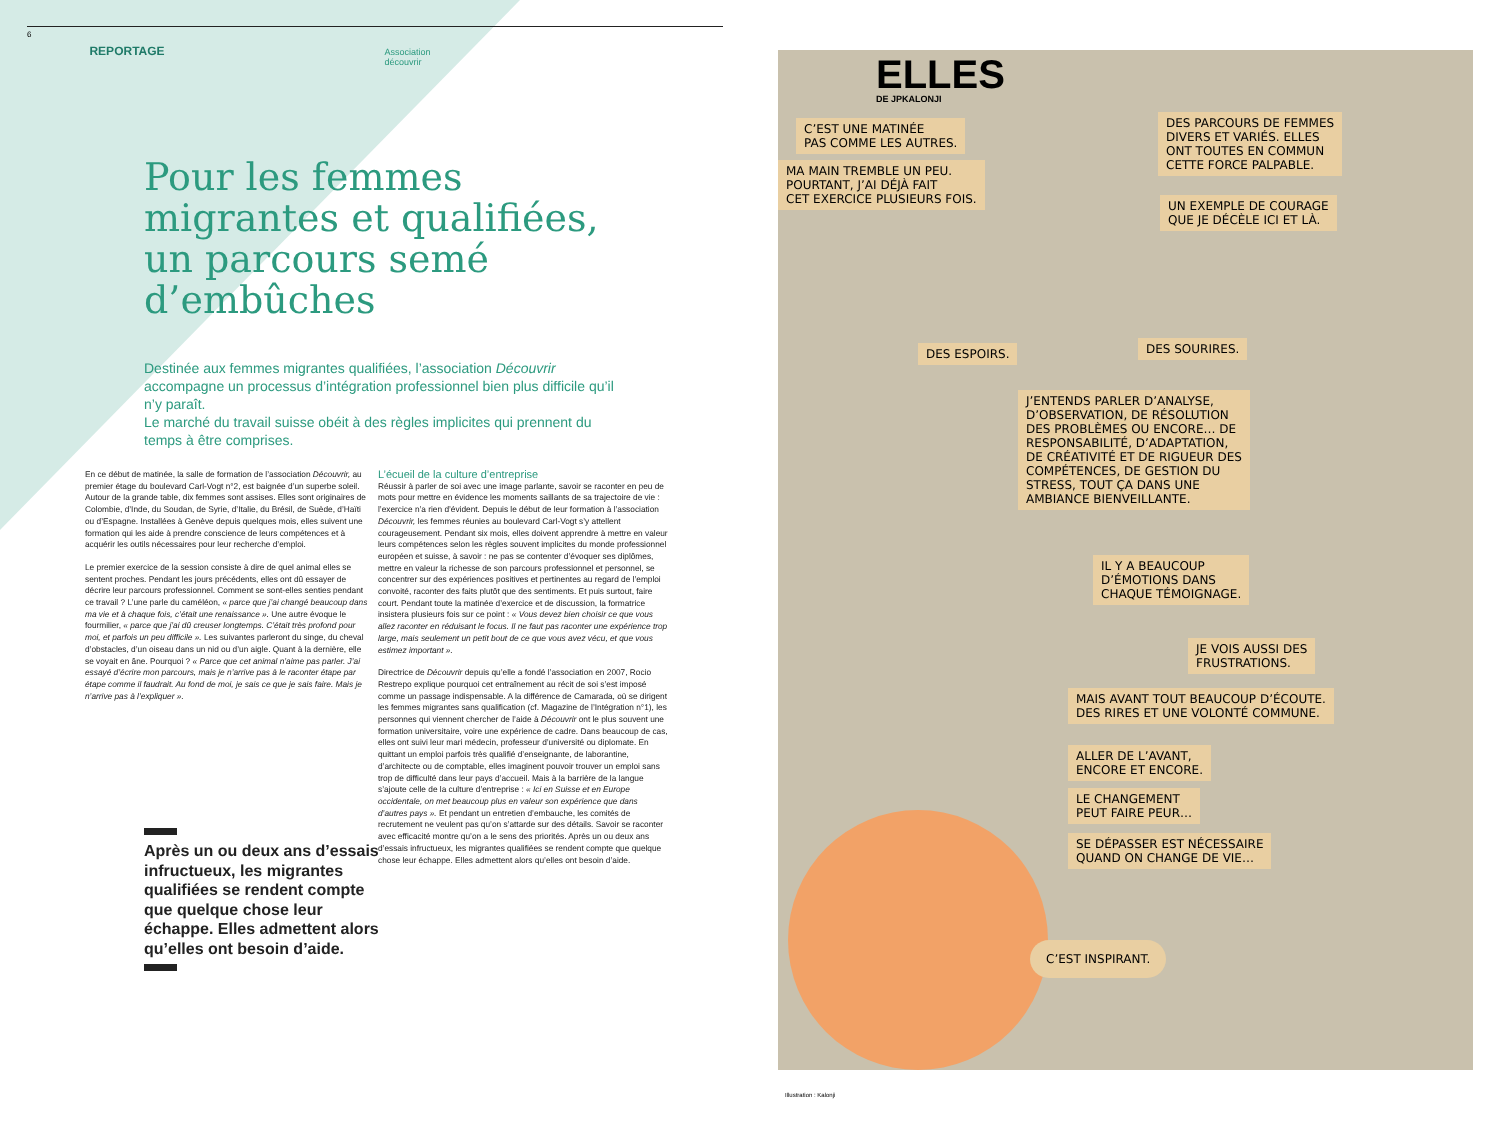6 REPORTAGE Association
découvrir
Pour les femmes migrantes et qualifiées, un parcours semé d’embûches
Destinée aux femmes migrantes qualifiées, l’association Découvrir accompagne un processus d’intégration professionnel bien plus difficile qu’il n’y paraît.
Le marché du travail suisse obéit à des règles implicites qui prennent du temps à être comprises.
En ce début de matinée, la salle de formation de l’association Découvrir, au premier étage du boulevard Carl-Vogt n°2, est baignée d’un superbe soleil. Autour de la grande table, dix femmes sont assises. Elles sont originaires de Colombie, d’Inde, du Soudan, de Syrie, d’Italie, du Brésil, de Suède, d’Haïti ou d’Espagne. Installées à Genève depuis quelques mois, elles suivent une formation qui les aide à prendre conscience de leurs compétences et à acquérir les outils nécessaires pour leur recherche d’emploi.
Le premier exercice de la session consiste à dire de quel animal elles se sentent proches. Pendant les jours précédents, elles ont dû essayer de décrire leur parcours professionnel. Comment se sont-elles senties pendant ce travail ? L’une parle du caméléon, « parce que j’ai changé beaucoup dans ma vie et à chaque fois, c’était une renaissance ». Une autre évoque le fourmilier, « parce que j’ai dû creuser longtemps. C’était très profond pour moi, et parfois un peu difficile ». Les suivantes parleront du singe, du cheval d’obstacles, d’un oiseau dans un nid ou d’un aigle. Quant à la dernière, elle se voyait en âne. Pourquoi ? « Parce que cet animal n’aime pas parler. J’ai essayé d’écrire mon parcours, mais je n’arrive pas à le raconter étape par étape comme il faudrait. Au fond de moi, je sais ce que je sais faire. Mais je n’arrive pas à l’expliquer ».
L’écueil de la culture d’entreprise
Réussir à parler de soi avec une image parlante, savoir se raconter en peu de mots pour mettre en évidence les moments saillants de sa trajectoire de vie : l’exercice n’a rien d’évident. Depuis le début de leur formation à l’association Découvrir, les femmes réunies au boulevard Carl-Vogt s’y attellent courageusement. Pendant six mois, elles doivent apprendre à mettre en valeur leurs compétences selon les règles souvent implicites du monde professionnel européen et suisse, à savoir : ne pas se contenter d’évoquer ses diplômes, mettre en valeur la richesse de son parcours professionnel et personnel, se concentrer sur des expériences positives et pertinentes au regard de l’emploi convoité, raconter des faits plutôt que des sentiments. Et puis surtout, faire court. Pendant toute la matinée d’exercice et de discussion, la formatrice insistera plusieurs fois sur ce point : « Vous devez bien choisir ce que vous allez raconter en réduisant le focus. Il ne faut pas raconter une expérience trop large, mais seulement un petit bout de ce que vous avez vécu, et que vous estimez important ».
Directrice de Découvrir depuis qu’elle a fondé l’association en 2007, Rocio Restrepo explique pourquoi cet entraînement au récit de soi s’est imposé comme un passage indispensable. A la différence de Camarada, où se dirigent les femmes migrantes sans qualification (cf. Magazine de l’Intégration n°1), les personnes qui viennent chercher de l’aide à Découvrir ont le plus souvent une formation universitaire, voire une expérience de cadre. Dans beaucoup de cas, elles ont suivi leur mari médecin, professeur d’université ou diplomate. En quittant un emploi parfois très qualifié d’enseignante, de laborantine, d’architecte ou de comptable, elles imaginent pouvoir trouver un emploi sans trop de difficulté dans leur pays d’accueil. Mais à la barrière de la langue s’ajoute celle de la culture d’entreprise : « Ici en Suisse et en Europe occidentale, on met beaucoup plus en valeur son expérience que dans d’autres pays ». Et pendant un entretien d’embauche, les comités de recrutement ne veulent pas qu’on s’attarde sur des détails. Savoir se raconter avec efficacité montre qu’on a le sens des priorités. Après un ou deux ans d’essais infructueux, les migrantes qualifiées se rendent compte que quelque chose leur échappe. Elles admettent alors qu’elles ont besoin d’aide.
Après un ou deux ans d’essais infructueux, les migrantes qualifiées se rendent compte que quelque chose leur échappe. Elles admettent alors qu’elles ont besoin d’aide.
ELLES
DE JPKALONJI
C’EST UNE MATINÉE
PAS COMME LES AUTRES.
MA MAIN TREMBLE UN PEU.
POURTANT, J’AI DÉJÀ FAIT
CET EXERCICE PLUSIEURS FOIS.
DES PARCOURS DE FEMMES
DIVERS ET VARIÉS. ELLES
ONT TOUTES EN COMMUN
CETTE FORCE PALPABLE.
UN EXEMPLE DE COURAGE
QUE JE DÉCÈLE ICI ET LÀ.
DES ESPOIRS. DES SOURIRES.
J’ENTENDS PARLER D’ANALYSE,
D’OBSERVATION, DE RÉSOLUTION
DES PROBLÈMES OU ENCORE… DE
RESPONSABILITÉ, D’ADAPTATION,
DE CRÉATIVITÉ ET DE RIGUEUR DES
COMPÉTENCES, DE GESTION DU
STRESS, TOUT ÇA DANS UNE
AMBIANCE BIENVEILLANTE.
IL Y A BEAUCOUP
D’ÉMOTIONS DANS
CHAQUE TÉMOIGNAGE.
JE VOIS AUSSI DES
FRUSTRATIONS.
MAIS AVANT TOUT BEAUCOUP D’ÉCOUTE.
DES RIRES ET UNE VOLONTÉ COMMUNE.
ALLER DE L’AVANT,
ENCORE ET ENCORE.
LE CHANGEMENT
PEUT FAIRE PEUR…
SE DÉPASSER EST NÉCESSAIRE
QUAND ON CHANGE DE VIE…
C’EST INSPIRANT.
Illustration : Kalonji